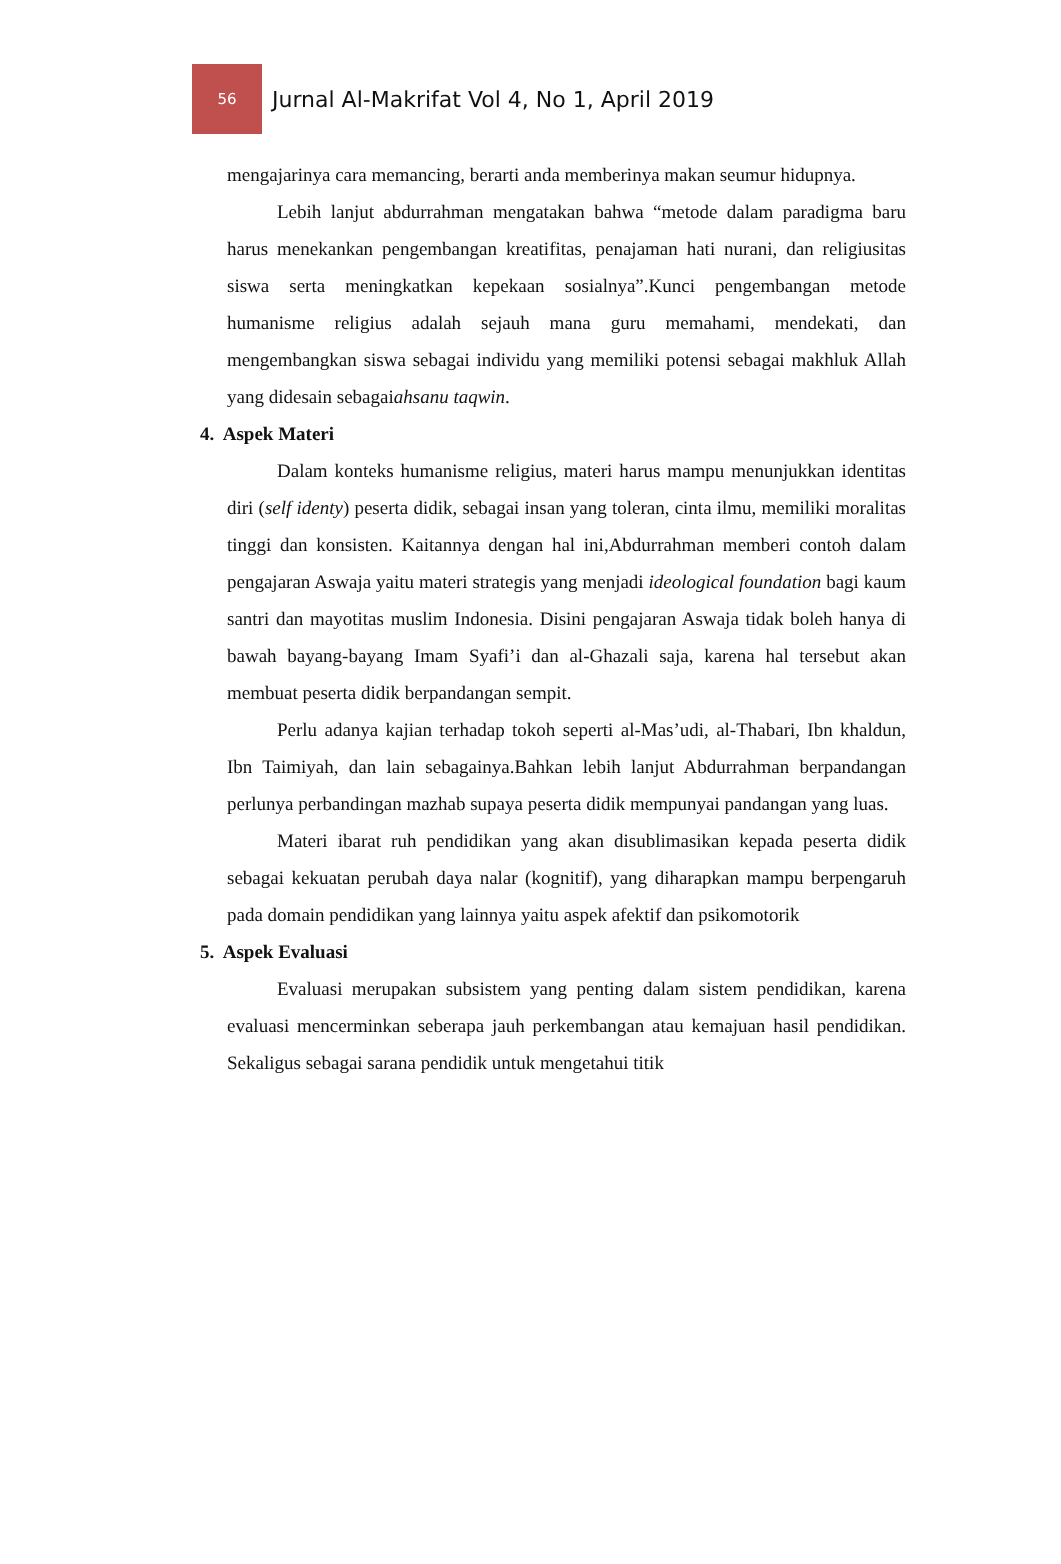56
Jurnal Al-Makrifat Vol 4, No 1, April 2019
mengajarinya cara memancing, berarti anda memberinya makan seumur hidupnya.
Lebih lanjut abdurrahman mengatakan bahwa “metode dalam paradigma baru harus menekankan pengembangan kreatifitas, penajaman hati nurani, dan religiusitas siswa serta meningkatkan kepekaan sosialnya”.Kunci pengembangan metode humanisme religius adalah sejauh mana guru memahami, mendekati, dan mengembangkan siswa sebagai individu yang memiliki potensi sebagai makhluk Allah yang didesain sebagaiahsanu taqwin.
4. Aspek Materi
Dalam konteks humanisme religius, materi harus mampu menunjukkan identitas diri (self identy) peserta didik, sebagai insan yang toleran, cinta ilmu, memiliki moralitas tinggi dan konsisten. Kaitannya dengan hal ini,Abdurrahman memberi contoh dalam pengajaran Aswaja yaitu materi strategis yang menjadi ideological foundation bagi kaum santri dan mayotitas muslim Indonesia. Disini pengajaran Aswaja tidak boleh hanya di bawah bayang-bayang Imam Syafi’i dan al-Ghazali saja, karena hal tersebut akan membuat peserta didik berpandangan sempit.
Perlu adanya kajian terhadap tokoh seperti al-Mas’udi, al-Thabari, Ibn khaldun, Ibn Taimiyah, dan lain sebagainya.Bahkan lebih lanjut Abdurrahman berpandangan perlunya perbandingan mazhab supaya peserta didik mempunyai pandangan yang luas.
Materi ibarat ruh pendidikan yang akan disublimasikan kepada peserta didik sebagai kekuatan perubah daya nalar (kognitif), yang diharapkan mampu berpengaruh pada domain pendidikan yang lainnya yaitu aspek afektif dan psikomotorik
5. Aspek Evaluasi
Evaluasi merupakan subsistem yang penting dalam sistem pendidikan, karena evaluasi mencerminkan seberapa jauh perkembangan atau kemajuan hasil pendidikan. Sekaligus sebagai sarana pendidik untuk mengetahui titik